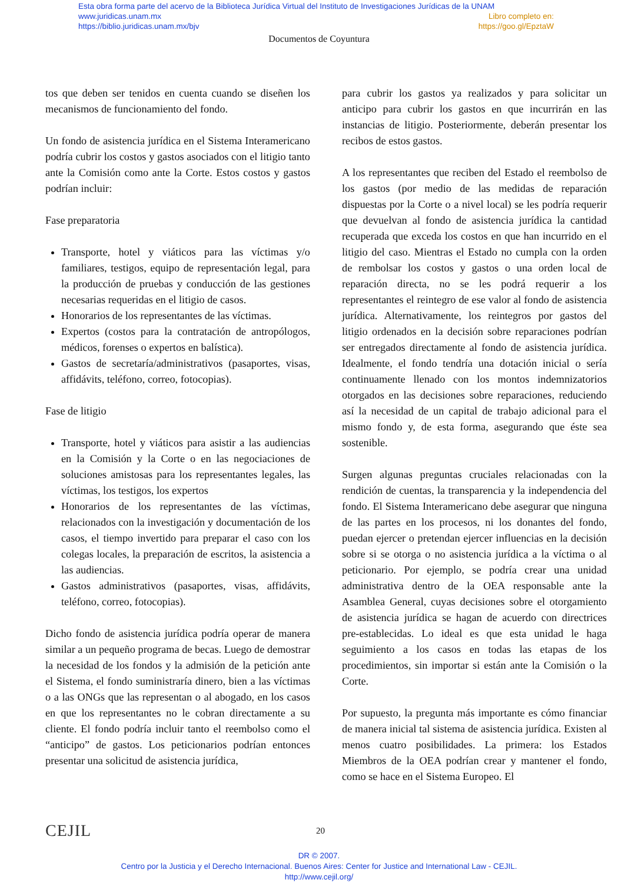Esta obra forma parte del acervo de la Biblioteca Jurídica Virtual del Instituto de Investigaciones Jurídicas de la UNAM
www.juridicas.unam.mx Libro completo en:
https://biblio.juridicas.unam.mx/bjv https://goo.gl/EpztaW
Documentos de Coyuntura
tos que deben ser tenidos en cuenta cuando se diseñen los mecanismos de funcionamiento del fondo.
Un fondo de asistencia jurídica en el Sistema Interamericano podría cubrir los costos y gastos asociados con el litigio tanto ante la Comisión como ante la Corte. Estos costos y gastos podrían incluir:
Fase preparatoria
Transporte, hotel y viáticos para las víctimas y/o familiares, testigos, equipo de representación legal, para la producción de pruebas y conducción de las gestiones necesarias requeridas en el litigio de casos.
Honorarios de los representantes de las víctimas.
Expertos (costos para la contratación de antropólogos, médicos, forenses o expertos en balística).
Gastos de secretaría/administrativos (pasaportes, visas, affidávits, teléfono, correo, fotocopias).
Fase de litigio
Transporte, hotel y viáticos para asistir a las audiencias en la Comisión y la Corte o en las negociaciones de soluciones amistosas para los representantes legales, las víctimas, los testigos, los expertos
Honorarios de los representantes de las víctimas, relacionados con la investigación y documentación de los casos, el tiempo invertido para preparar el caso con los colegas locales, la preparación de escritos, la asistencia a las audiencias.
Gastos administrativos (pasaportes, visas, affidávits, teléfono, correo, fotocopias).
Dicho fondo de asistencia jurídica podría operar de manera similar a un pequeño programa de becas. Luego de demostrar la necesidad de los fondos y la admisión de la petición ante el Sistema, el fondo suministraría dinero, bien a las víctimas o a las ONGs que las representan o al abogado, en los casos en que los representantes no le cobran directamente a su cliente. El fondo podría incluir tanto el reembolso como el “anticipo” de gastos. Los peticionarios podrían entonces presentar una solicitud de asistencia jurídica,
para cubrir los gastos ya realizados y para solicitar un anticipo para cubrir los gastos en que incurrirán en las instancias de litigio. Posteriormente, deberán presentar los recibos de estos gastos.
A los representantes que reciben del Estado el reembolso de los gastos (por medio de las medidas de reparación dispuestas por la Corte o a nivel local) se les podría requerir que devuelvan al fondo de asistencia jurídica la cantidad recuperada que exceda los costos en que han incurrido en el litigio del caso. Mientras el Estado no cumpla con la orden de rembolsar los costos y gastos o una orden local de reparación directa, no se les podrá requerir a los representantes el reintegro de ese valor al fondo de asistencia jurídica. Alternativamente, los reintegros por gastos del litigio ordenados en la decisión sobre reparaciones podrían ser entregados directamente al fondo de asistencia jurídica. Idealmente, el fondo tendría una dotación inicial o sería continuamente llenado con los montos indemnizatorios otorgados en las decisiones sobre reparaciones, reduciendo así la necesidad de un capital de trabajo adicional para el mismo fondo y, de esta forma, asegurando que éste sea sostenible.
Surgen algunas preguntas cruciales relacionadas con la rendición de cuentas, la transparencia y la independencia del fondo. El Sistema Interamericano debe asegurar que ninguna de las partes en los procesos, ni los donantes del fondo, puedan ejercer o pretendan ejercer influencias en la decisión sobre si se otorga o no asistencia jurídica a la víctima o al peticionario. Por ejemplo, se podría crear una unidad administrativa dentro de la OEA responsable ante la Asamblea General, cuyas decisiones sobre el otorgamiento de asistencia jurídica se hagan de acuerdo con directrices pre-establecidas. Lo ideal es que esta unidad le haga seguimiento a los casos en todas las etapas de los procedimientos, sin importar si están ante la Comisión o la Corte.
Por supuesto, la pregunta más importante es cómo financiar de manera inicial tal sistema de asistencia jurídica. Existen al menos cuatro posibilidades. La primera: los Estados Miembros de la OEA podrían crear y mantener el fondo, como se hace en el Sistema Europeo. El
CEJIL 20
DR © 2007.
Centro por la Justicia y el Derecho Internacional. Buenos Aires: Center for Justice and International Law - CEJIL.
http://www.cejil.org/